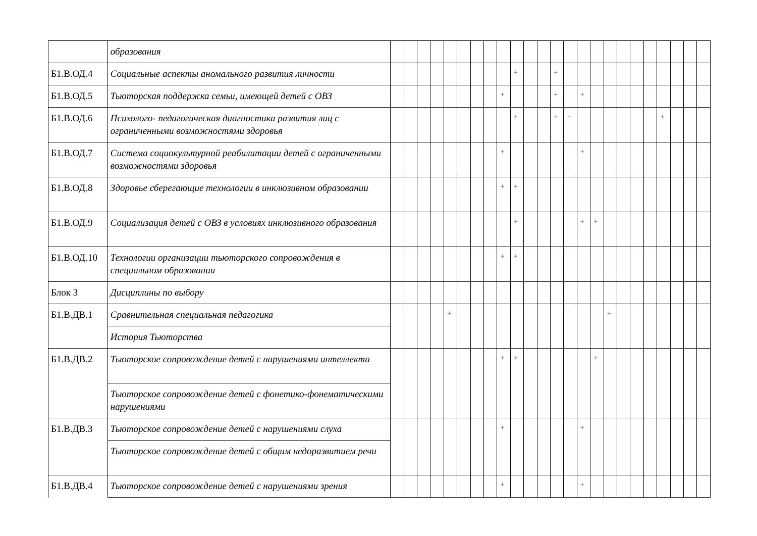| | образования | | | | | | | | | | | | | | | | | | | | | | | | |
| Б1.В.ОД.4 | Социальные аспекты аномального развития личности | | | | | | | | | | + | | | + | | | | | | | | | | | |
| Б1.В.ОД.5 | Тьюторская поддержка семьи, имеющей детей с ОВЗ | | | | | | | | | + | | | | + | | + | | | | | | | | | |
| Б1.В.ОД.6 | Психолого- педагогическая диагностика развития лиц с ограниченными возможностями здоровья | | | | | | | | | | + | | | + | + | | | | | | | + | | | |
| Б1.В.ОД.7 | Система социокультурной реабилитации детей с ограниченными возможностями здоровья | | | | | | | | | + | | | | | | + | | | | | | | | | |
| Б1.В.ОД.8 | Здоровье сберегающие технологии в инклюзивном образовании | | | | | | | | | + | + | | | | | | | | | | | | | | |
| Б1.В.ОД.9 | Социализация детей с ОВЗ в условиях инклюзивного образования | | | | | | | | | | + | | | | | + | + | | | | | | | | |
| Б1.В.ОД.10 | Технологии организации тьюторского сопровождения в специальном образовании | | | | | | | | | + | + | | | | | | | | | | | | | | |
| Блок 3 | Дисциплины по выбору | | | | | | | | | | | | | | | | | | | | | | | | |
| Б1.В.ДВ.1 | Сравнительная специальная педагогика | | | | | + | | | | | | | | | | | | + | | | | | | | |
| | История Тьюторства | | | | | | | | | | | | | | | | | | | | | | | | |
| Б1.В.ДВ.2 | Тьюторское сопровождение детей с нарушениями интеллекта | | | | | | | | | + | + | | | | | | + | | | | | | | | |
| | Тьюторское сопровождение детей с фонетико-фонематическими нарушениями | | | | | | | | | | | | | | | | | | | | | | | | |
| Б1.В.ДВ.3 | Тьюторское сопровождение детей с нарушениями слуха | | | | | | | | | + | | | | | | + | | | | | | | | | |
| | Тьюторское сопровождение детей с общим недоразвитием речи | | | | | | | | | | | | | | | | | | | | | | | | |
| Б1.В.ДВ.4 | Тьюторское сопровождение детей с нарушениями зрения | | | | | | | | | + | | | | | | + | | | | | | | | | |